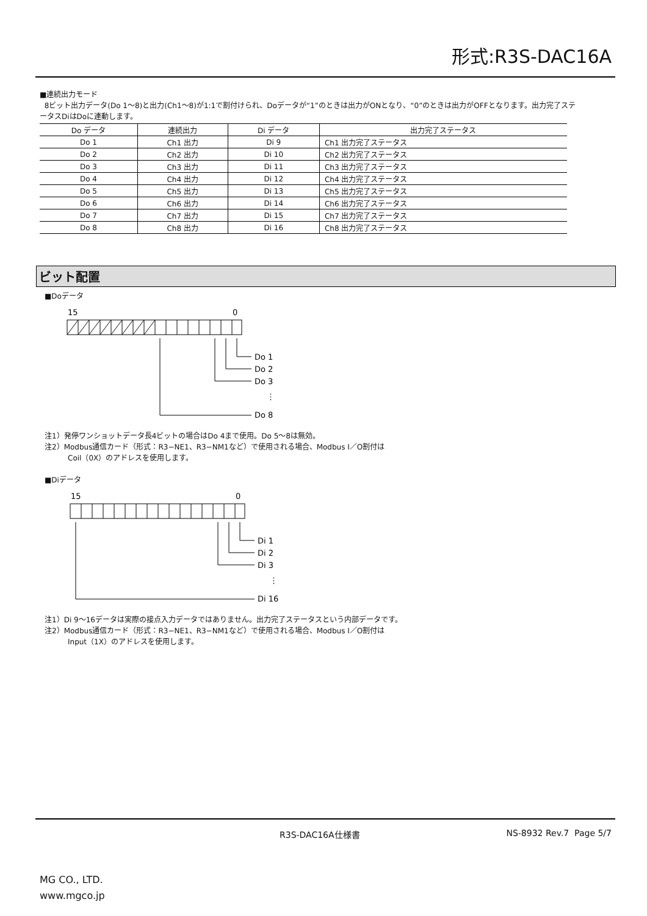形式:R3S-DAC16A
■連続出力モード
8ビット出力データ(Do 1〜8)と出力(Ch1〜8)が1:1で割付けられ、Doデータが“1”のときは出力がONとなり、“0”のときは出力がOFFとなります。出力完了ステータスDiはDoに連動します。
| Do データ | 連続出力 | Di データ | 出力完了ステータス |
| --- | --- | --- | --- |
| Do 1 | Ch1 出力 | Di 9 | Ch1 出力完了ステータス |
| Do 2 | Ch2 出力 | Di 10 | Ch2 出力完了ステータス |
| Do 3 | Ch3 出力 | Di 11 | Ch3 出力完了ステータス |
| Do 4 | Ch4 出力 | Di 12 | Ch4 出力完了ステータス |
| Do 5 | Ch5 出力 | Di 13 | Ch5 出力完了ステータス |
| Do 6 | Ch6 出力 | Di 14 | Ch6 出力完了ステータス |
| Do 7 | Ch7 出力 | Di 15 | Ch7 出力完了ステータス |
| Do 8 | Ch8 出力 | Di 16 | Ch8 出力完了ステータス |
ビット配置
■Doデータ
15
0
Do 1
Do 2
Do 3
⋮
Do 8
注1）発停ワンショットデータ長4ビットの場合はDo 4まで使用。Do 5〜8は無効。
注2）Modbus通信カード（形式：R3−NE1、R3−NM1など）で使用される場合、Modbus I／O割付は
Coil（0X）のアドレスを使用します。
■Diデータ
15
0
Di 1
Di 2
Di 3
⋮
Di 16
注1）Di 9〜16データは実際の接点入力データではありません。出力完了ステータスという内部データです。
注2）Modbus通信カード（形式：R3−NE1、R3−NM1など）で使用される場合、Modbus I／O割付は
Input（1X）のアドレスを使用します。
R3S-DAC16A仕様書 NS-8932 Rev.7 Page 5/7
MG CO., LTD.
www.mgco.jp